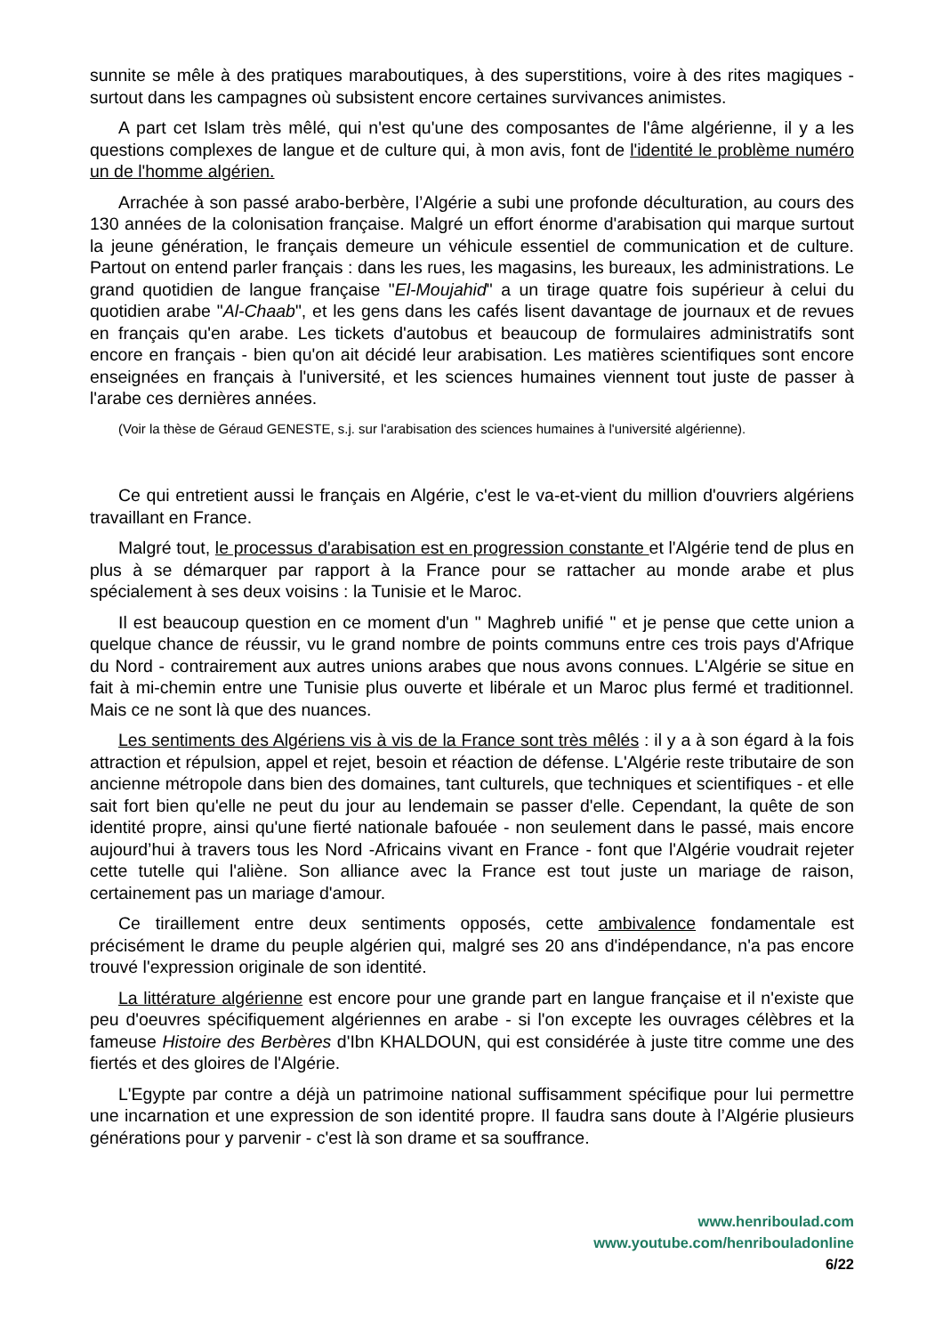sunnite se mêle à des pratiques maraboutiques, à des superstitions, voire à des rites magiques - surtout dans les campagnes où subsistent encore certaines survivances animistes.
A part cet Islam très mêlé, qui n'est qu'une des composantes de l'âme algérienne, il y a les questions complexes de langue et de culture qui, à mon avis, font de l'identité le problème numéro un de l'homme algérien.
Arrachée à son passé arabo-berbère, l’Algérie a subi une profonde déculturation, au cours des 130 années de la colonisation française. Malgré un effort énorme d'arabisation qui marque surtout la jeune génération, le français demeure un véhicule essentiel de communication et de culture. Partout on entend parler français : dans les rues, les magasins, les bureaux, les administrations. Le grand quotidien de langue française "El-Moujahid" a un tirage quatre fois supérieur à celui du quotidien arabe "Al-Chaab", et les gens dans les cafés lisent davantage de journaux et de revues en français qu'en arabe. Les tickets d'autobus et beaucoup de formulaires administratifs sont encore en français - bien qu'on ait décidé leur arabisation. Les matières scientifiques sont encore enseignées en français à l'université, et les sciences humaines viennent tout juste de passer à l'arabe ces dernières années.
(Voir la thèse de Géraud GENESTE, s.j. sur l'arabisation des sciences humaines à l'université algérienne).
Ce qui entretient aussi le français en Algérie, c'est le va-et-vient du million d'ouvriers algériens travaillant en France.
Malgré tout, le processus d'arabisation est en progression constante et l'Algérie tend de plus en plus à se démarquer par rapport à la France pour se rattacher au monde arabe et plus spécialement à ses deux voisins : la Tunisie et le Maroc.
Il est beaucoup question en ce moment d'un " Maghreb unifié " et je pense que cette union a quelque chance de réussir, vu le grand nombre de points communs entre ces trois pays d'Afrique du Nord - contrairement aux autres unions arabes que nous avons connues. L'Algérie se situe en fait à mi-chemin entre une Tunisie plus ouverte et libérale et un Maroc plus fermé et traditionnel. Mais ce ne sont là que des nuances.
Les sentiments des Algériens vis à vis de la France sont très mêlés : il y a à son égard à la fois attraction et répulsion, appel et rejet, besoin et réaction de défense. L'Algérie reste tributaire de son ancienne métropole dans bien des domaines, tant culturels, que techniques et scientifiques - et elle sait fort bien qu'elle ne peut du jour au lendemain se passer d'elle. Cependant, la quête de son identité propre, ainsi qu'une fierté nationale bafouée - non seulement dans le passé, mais encore aujourd’hui à travers tous les Nord -Africains vivant en France - font que l'Algérie voudrait rejeter cette tutelle qui l'aliène. Son alliance avec la France est tout juste un mariage de raison, certainement pas un mariage d'amour.
Ce tiraillement entre deux sentiments opposés, cette ambivalence fondamentale est précisément le drame du peuple algérien qui, malgré ses 20 ans d'indépendance, n'a pas encore trouvé l'expression originale de son identité.
La littérature algérienne est encore pour une grande part en langue française et il n'existe que peu d'oeuvres spécifiquement algériennes en arabe - si l'on excepte les ouvrages célèbres et la fameuse Histoire des Berbères d'Ibn KHALDOUN, qui est considérée à juste titre comme une des fiertés et des gloires de l'Algérie.
L'Egypte par contre a déjà un patrimoine national suffisamment spécifique pour lui permettre une incarnation et une expression de son identité propre. Il faudra sans doute à l’Algérie plusieurs générations pour y parvenir - c'est là son drame et sa souffrance.
www.henriboulad.com
www.youtube.com/henribouladonline
6/22